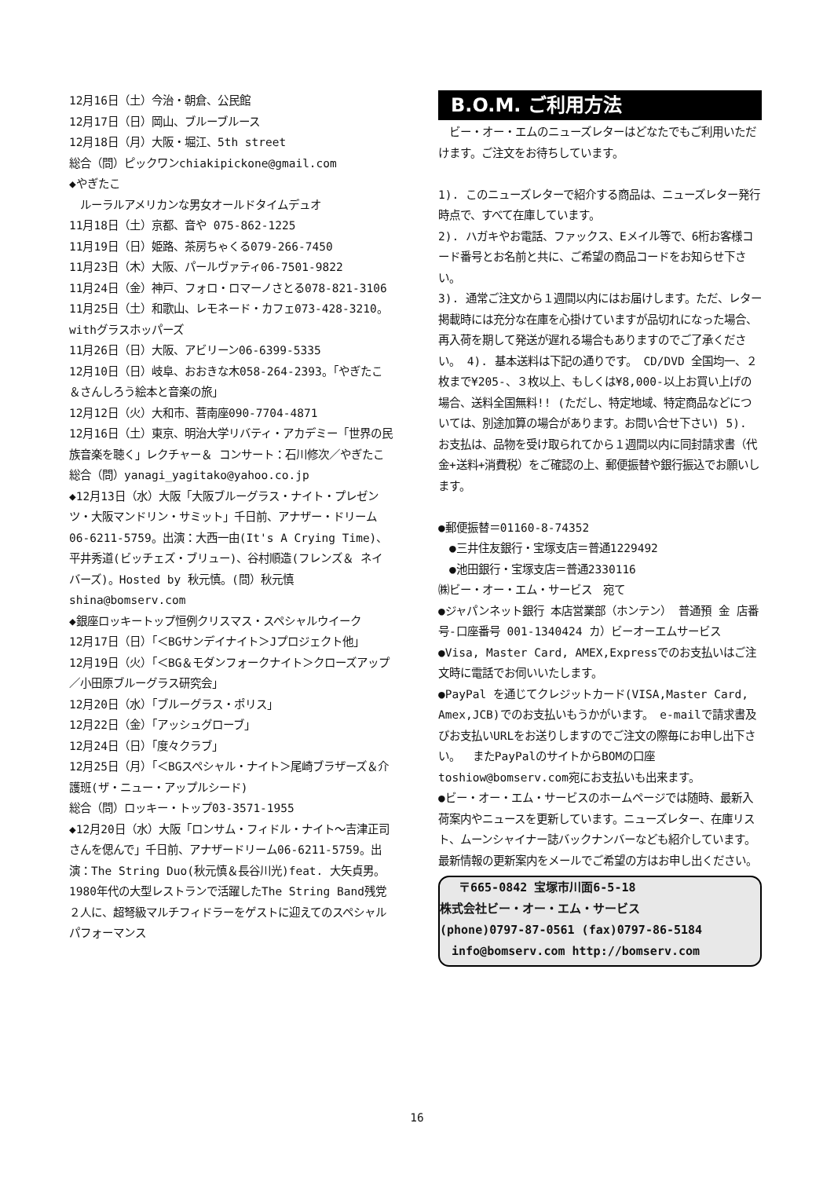12月16日（土）今治・朝倉、公民館
12月17日（日）岡山、ブルーブルース
12月18日（月）大阪・堀江、5th street
総合（問）ピックワンchiakipickone@gmail.com
◆やぎたこ
　ルーラルアメリカンな男女オールドタイムデュオ
11月18日（土）京都、音や 075-862-1225
11月19日（日）姫路、茶房ちゃくる079-266-7450
11月23日（木）大阪、パールヴァティ06-7501-9822
11月24日（金）神戸、フォロ・ロマーノさとる078-821-3106
11月25日（土）和歌山、レモネード・カフェ073-428-3210。withグラスホッパーズ
11月26日（日）大阪、アビリーン06-6399-5335
12月10日（日）岐阜、おおきな木058-264-2393。「やぎたこ＆さんしろう絵本と音楽の旅」
12月12日（火）大和市、菩南座090-7704-4871
12月16日（土）東京、明治大学リバティ・アカデミー「世界の民族音楽を聴く」レクチャー＆ コンサート：石川修次／やぎたこ
総合（問）yanagi_yagitako@yahoo.co.jp
◆12月13日（水）大阪「大阪ブルーグラス・ナイト・プレゼンツ・大阪マンドリン・サミット」千日前、アナザー・ドリーム06-6211-5759。出演：大西一由(It's A Crying Time)、平井秀道(ビッチェズ・ブリュー)、谷村順造(フレンズ＆ ネイバーズ)。Hosted by 秋元慎。(問）秋元慎shina@bomserv.com
◆銀座ロッキートップ恒例クリスマス・スペシャルウイーク
12月17日（日）「＜BGサンデイナイト＞Jプロジェクト他」
12月19日（火）「＜BG＆モダンフォークナイト＞クローズアップ／小田原ブルーグラス研究会」
12月20日（水）「ブルーグラス・ポリス」
12月22日（金）「アッシュグローブ」
12月24日（日）「度々クラブ」
12月25日（月）「＜BGスペシャル・ナイト＞尾崎ブラザーズ＆介護班(ザ・ニュー・アップルシード)
総合（問）ロッキー・トップ03-3571-1955
◆12月20日（水）大阪「ロンサム・フィドル・ナイト～吉津正司さんを偲んで」千日前、アナザードリーム06-6211-5759。出演：The String Duo(秋元慎＆長谷川光)feat. 大矢貞男。1980年代の大型レストランで活躍したThe String Band残党２人に、超弩級マルチフィドラーをゲストに迎えてのスペシャルパフォーマンス
B.O.M. ご利用方法
　ビー・オー・エムのニューズレターはどなたでもご利用いただけます。ご注文をお待ちしています。
1). このニューズレターで紹介する商品は、ニューズレター発行時点で、すべて在庫しています。
2). ハガキやお電話、ファックス、Eメイル等で、6桁お客様コード番号とお名前と共に、ご希望の商品コードをお知らせ下さい。
3). 通常ご注文から１週間以内にはお届けします。ただ、レター掲載時には充分な在庫を心掛けていますが品切れになった場合、再入荷を期して発送が遅れる場合もありますのでご了承ください。 4). 基本送料は下記の通りです。 CD/DVD 全国均一、２枚まで¥205-、３枚以上、もしくは¥8,000-以上お買い上げの場合、送料全国無料!! (ただし、特定地域、特定商品などについては、別途加算の場合があります。お問い合せ下さい) 5). お支払は、品物を受け取られてから１週間以内に同封請求書（代金+送料+消費税）をご確認の上、郵便振替や銀行振込でお願いします。
●郵便振替＝01160-8-74352
　●三井住友銀行・宝塚支店＝普通1229492
　●池田銀行・宝塚支店＝普通2330116
㈱ビー・オー・エム・サービス　宛て
●ジャパンネット銀行 本店営業部（ホンテン） 普通預 金 店番号-口座番号 001-1340424 カ）ビーオーエムサービス
●Visa, Master Card, AMEX,Expressでのお支払いはご注文時に電話でお伺いいたします。
●PayPal を通じてクレジットカード(VISA,Master Card, Amex,JCB)でのお支払いもうかがいます。 e-mailで請求書及びお支払いURLをお送りしますのでご注文の際毎にお申し出下さい。　 またPayPalのサイトからBOMの口座 toshiow@bomserv.com宛にお支払いも出来ます。
●ビー・オー・エム・サービスのホームページでは随時、最新入荷案内やニュースを更新しています。ニューズレター、在庫リスト、ムーンシャイナー誌バックナンバーなども紹介しています。最新情報の更新案内をメールでご希望の方はお申し出ください。
　 〒665-0842 宝塚市川面6-5-18
株式会社ビー・オー・エム・サービス
(phone)0797-87-0561 (fax)0797-86-5184
　info@bomserv.com http://bomserv.com
16